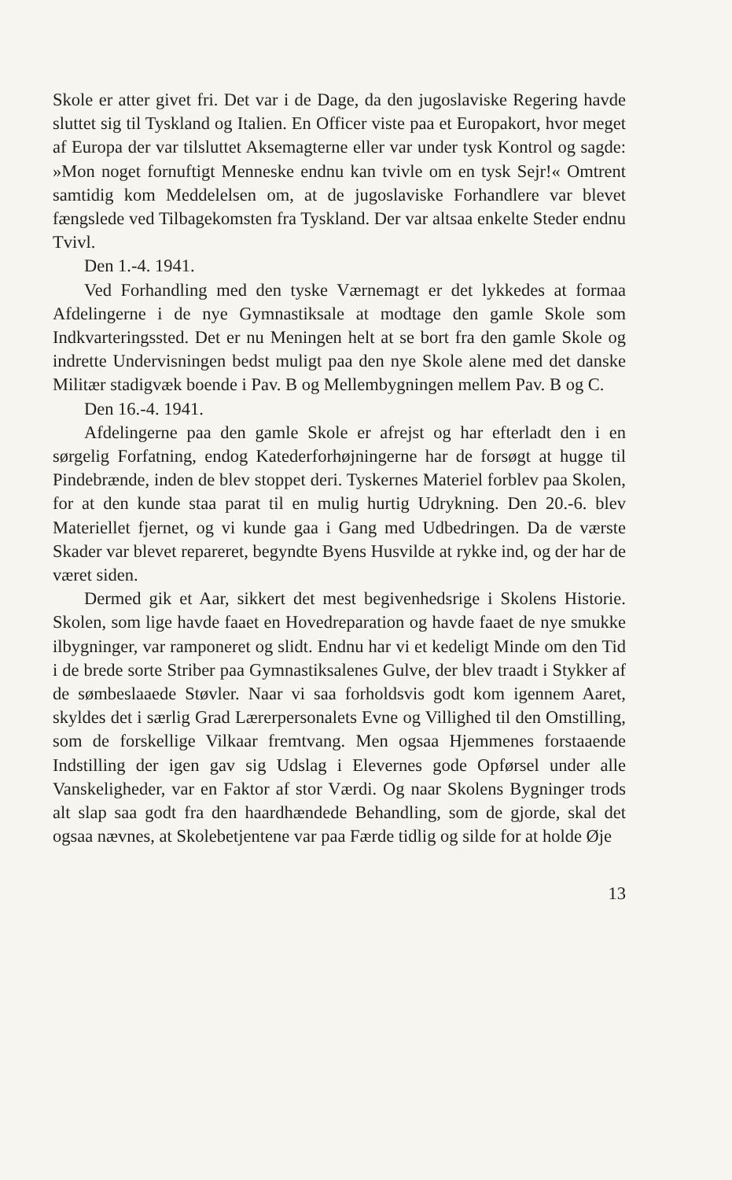Skole er atter givet fri. Det var i de Dage, da den jugoslaviske Regering havde sluttet sig til Tyskland og Italien. En Officer viste paa et Europakort, hvor meget af Europa der var tilsluttet Aksemagterne eller var under tysk Kontrol og sagde: »Mon noget fornuftigt Menneske endnu kan tvivle om en tysk Sejr!« Omtrent samtidig kom Meddelelsen om, at de jugoslaviske Forhandlere var blevet fængslede ved Tilbagekomsten fra Tyskland. Der var altsaa enkelte Steder endnu Tvivl.
Den 1.-4. 1941.
Ved Forhandling med den tyske Værnemagt er det lykkedes at formaa Afdelingerne i de nye Gymnastiksale at modtage den gamle Skole som Indkvarteringssted. Det er nu Meningen helt at se bort fra den gamle Skole og indrette Undervisningen bedst muligt paa den nye Skole alene med det danske Militær stadigvæk boende i Pav. B og Mellembygningen mellem Pav. B og C.
Den 16.-4. 1941.
Afdelingerne paa den gamle Skole er afrejst og har efterladt den i en sørgelig Forfatning, endog Katederforhøjningerne har de forsøgt at hugge til Pindebrænde, inden de blev stoppet deri. Tyskernes Materiel forblev paa Skolen, for at den kunde staa parat til en mulig hurtig Udrykning. Den 20.-6. blev Materiellet fjernet, og vi kunde gaa i Gang med Udbedringen. Da de værste Skader var blevet repareret, begyndte Byens Husvilde at rykke ind, og der har de været siden.
Dermed gik et Aar, sikkert det mest begivenhedsrige i Skolens Historie. Skolen, som lige havde faaet en Hovedreparation og havde faaet de nye smukke ilbygninger, var ramponeret og slidt. Endnu har vi et kedeligt Minde om den Tid i de brede sorte Striber paa Gymnastiksalenes Gulve, der blev traadt i Stykker af de sømbeslaaede Støvler. Naar vi saa forholdsvis godt kom igennem Aaret, skyldes det i særlig Grad Lærerpersonalets Evne og Villighed til den Omstilling, som de forskellige Vilkaar fremtvang. Men ogsaa Hjemmenes forstaaende Indstilling der igen gav sig Udslag i Elevernes gode Opførsel under alle Vanskeligheder, var en Faktor af stor Værdi. Og naar Skolens Bygninger trods alt slap saa godt fra den haardhændede Behandling, som de gjorde, skal det ogsaa nævnes, at Skolebetjentene var paa Færde tidlig og silde for at holde Øje
13